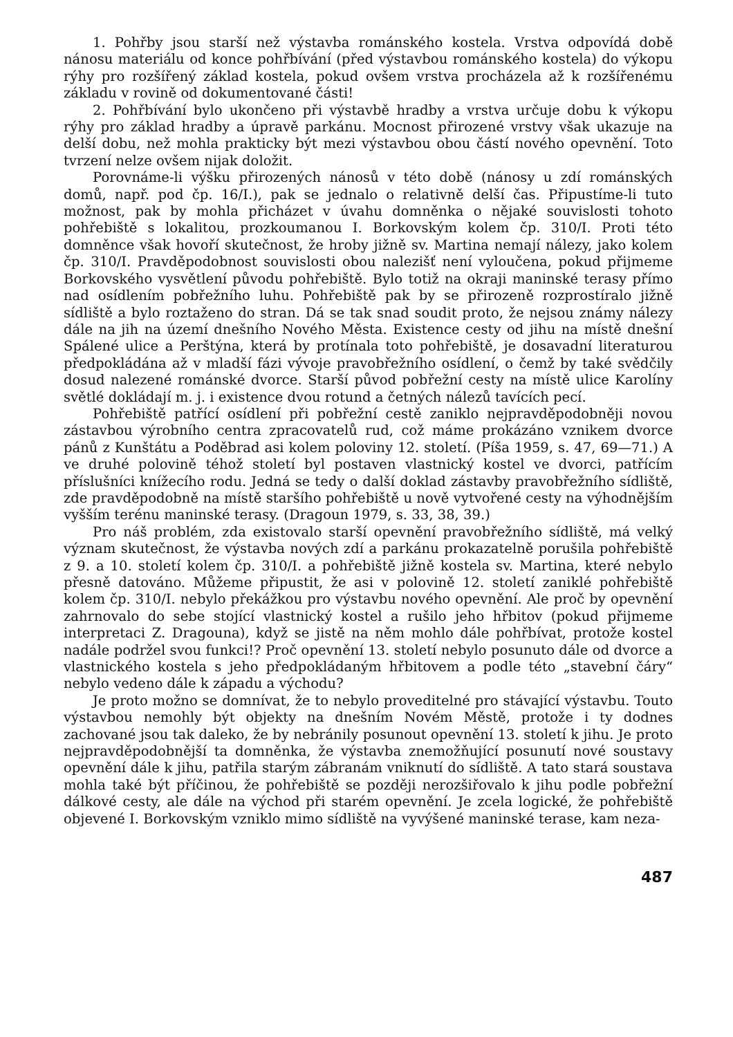1. Pohřby jsou starší než výstavba románského kostela. Vrstva odpovídá době nánosu materiálu od konce pohřbívání (před výstavbou románského kostela) do výkopu rýhy pro rozšířený základ kostela, pokud ovšem vrstva procházela až k rozšířenému základu v rovině od dokumentované části!
2. Pohřbívání bylo ukončeno při výstavbě hradby a vrstva určuje dobu k výkopu rýhy pro základ hradby a úpravě parkánu. Mocnost přirozené vrstvy však ukazuje na delší dobu, než mohla prakticky být mezi výstavbou obou částí nového opevnění. Toto tvrzení nelze ovšem nijak doložit.
Porovnáme-li výšku přirozených nánosů v této době (nánosy u zdí románských domů, např. pod čp. 16/I.), pak se jednalo o relativně delší čas. Připustíme-li tuto možnost, pak by mohla přicházet v úvahu domněnka o nějaké souvislosti tohoto pohřebiště s lokalitou, prozkoumanou I. Borkovským kolem čp. 310/I. Proti této domněnce však hovoří skutečnost, že hroby jižně sv. Martina nemají nálezy, jako kolem čp. 310/I. Pravděpodobnost souvislosti obou nalezišť není vyloučena, pokud přijmeme Borkovského vysvětlení původu pohřebiště. Bylo totiž na okraji maninské terasy přímo nad osídlením pobřežního luhu. Pohřebiště pak by se přirozeně rozprostíralo jižně sídliště a bylo roztaženo do stran. Dá se tak snad soudit proto, že nejsou známy nálezy dále na jih na území dnešního Nového Města. Existence cesty od jihu na místě dnešní Spálené ulice a Perštýna, která by protínala toto pohřebiště, je dosavadní literaturou předpokládána až v mladší fázi vývoje pravobřežního osídlení, o čemž by také svědčily dosud nalezené románské dvorce. Starší původ pobřežní cesty na místě ulice Karolíny světlé dokládají m. j. i existence dvou rotund a četných nálezů tavících pecí.
Pohřebiště patřící osídlení při pobřežní cestě zaniklo nejpravděpodobněji novou zástavbou výrobního centra zpracovatelů rud, což máme prokázáno vznikem dvorce pánů z Kunštátu a Poděbrad asi kolem poloviny 12. století. (Píša 1959, s. 47, 69—71.) A ve druhé polovině téhož století byl postaven vlastnický kostel ve dvorci, patřícím příslušníci knížecího rodu. Jedná se tedy o další doklad zástavby pravobřežního sídliště, zde pravděpodobně na místě staršího pohřebiště u nově vytvořené cesty na výhodnějším vyšším terénu maninské terasy. (Dragoun 1979, s. 33, 38, 39.)
Pro náš problém, zda existovalo starší opevnění pravobřežního sídliště, má velký význam skutečnost, že výstavba nových zdí a parkánu prokazatelně porušila pohřebiště z 9. a 10. století kolem čp. 310/I. a pohřebiště jižně kostela sv. Martina, které nebylo přesně datováno. Můžeme připustit, že asi v polovině 12. století zaniklé pohřebiště kolem čp. 310/I. nebylo překážkou pro výstavbu nového opevnění. Ale proč by opevnění zahrnovalo do sebe stojící vlastnický kostel a rušilo jeho hřbitov (pokud přijmeme interpretaci Z. Dragouna), když se jistě na něm mohlo dále pohřbívat, protože kostel nadále podržel svou funkci!? Proč opevnění 13. století nebylo posunuto dále od dvorce a vlastnického kostela s jeho předpokládaným hřbitovem a podle této „stavební čáry“ nebylo vedeno dále k západu a východu?
Je proto možno se domnívat, že to nebylo proveditelné pro stávající výstavbu. Touto výstavbou nemohly být objekty na dnešním Novém Městě, protože i ty dodnes zachované jsou tak daleko, že by nebránily posunout opevnění 13. století k jihu. Je proto nejpravděpodobnější ta domněnka, že výstavba znemožňující posunutí nové soustavy opevnění dále k jihu, patřila starým zábranám vniknutí do sídliště. A tato stará soustava mohla také být příčinou, že pohřebiště se později nerozšiřovalo k jihu podle pobřežní dálkové cesty, ale dále na východ při starém opevnění. Je zcela logické, že pohřebiště objevené I. Borkovským vzniklo mimo sídliště na vyvýšené maninské terase, kam neza-
487